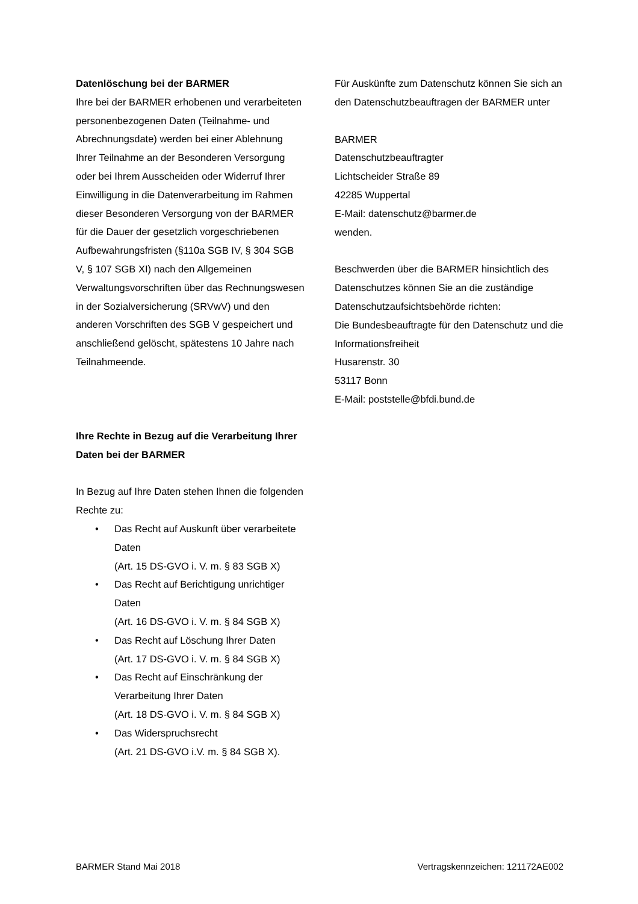Datenlöschung bei der BARMER
Ihre bei der BARMER erhobenen und verarbeiteten personenbezogenen Daten (Teilnahme- und Abrechnungsdate) werden bei einer Ablehnung Ihrer Teilnahme an der Besonderen Versorgung oder bei Ihrem Ausscheiden oder Widerruf Ihrer Einwilligung in die Datenverarbeitung im Rahmen dieser Besonderen Versorgung von der BARMER für die Dauer der gesetzlich vorgeschriebenen Aufbewahrungsfristen (§110a SGB IV, § 304 SGB V, § 107 SGB XI) nach den Allgemeinen Verwaltungsvorschriften über das Rechnungswesen in der Sozialversicherung (SRVwV) und den anderen Vorschriften des SGB V gespeichert und anschließend gelöscht, spätestens 10 Jahre nach Teilnahmeende.
Ihre Rechte in Bezug auf die Verarbeitung Ihrer Daten bei der BARMER
In Bezug auf Ihre Daten stehen Ihnen die folgenden Rechte zu:
• Das Recht auf Auskunft über verarbeitete Daten
(Art. 15 DS-GVO i. V. m. § 83 SGB X)
• Das Recht auf Berichtigung unrichtiger Daten
(Art. 16 DS-GVO i. V. m. § 84 SGB X)
• Das Recht auf Löschung Ihrer Daten
(Art. 17 DS-GVO i. V. m. § 84 SGB X)
• Das Recht auf Einschränkung der Verarbeitung Ihrer Daten
(Art. 18 DS-GVO i. V. m. § 84 SGB X)
• Das Widerspruchsrecht
(Art. 21 DS-GVO i.V. m. § 84 SGB X).
Für Auskünfte zum Datenschutz können Sie sich an den Datenschutzbeauftragen der BARMER unter
BARMER
Datenschutzbeauftragter
Lichtscheider Straße 89
42285 Wuppertal
E-Mail: datenschutz@barmer.de
wenden.
Beschwerden über die BARMER hinsichtlich des Datenschutzes können Sie an die zuständige Datenschutzaufsichtsbehörde richten:
Die Bundesbeauftragte für den Datenschutz und die Informationsfreiheit
Husarenstr. 30
53117 Bonn
E-Mail: poststelle@bfdi.bund.de
BARMER Stand Mai 2018 Vertragskennzeichen: 121172AE002